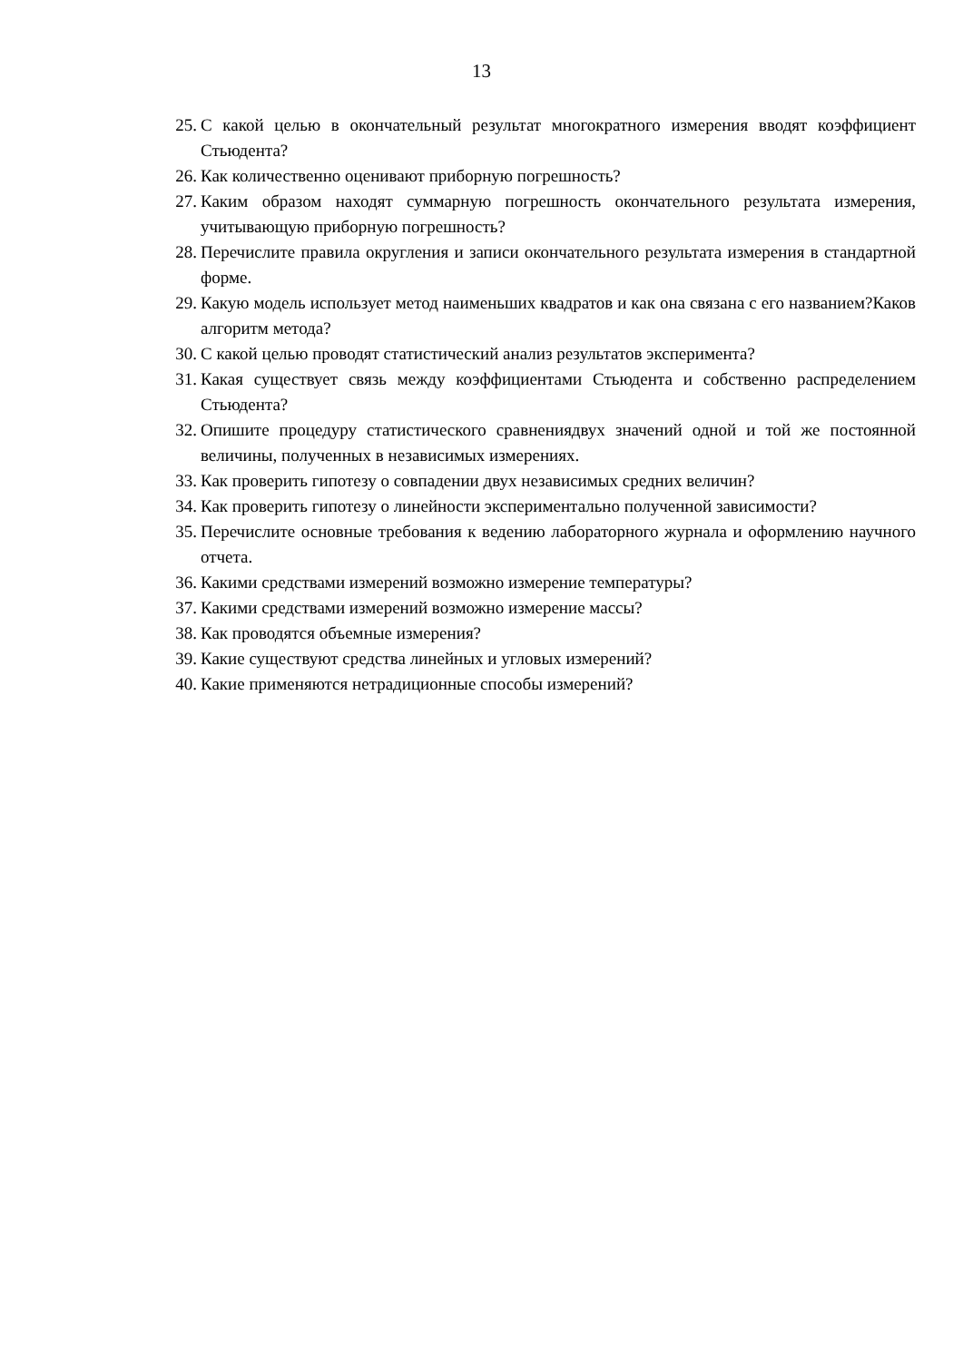13
25. С какой целью в окончательный результат многократного измерения вводят коэффициент Стьюдента?
26. Как количественно оценивают приборную погрешность?
27. Каким образом находят суммарную погрешность окончательного результата измерения, учитывающую приборную погрешность?
28. Перечислите правила округления и записи окончательного результата измерения в стандартной форме.
29. Какую модель использует метод наименьших квадратов и как она связана с его названием?Каков алгоритм метода?
30. С какой целью проводят статистический анализ результатов эксперимента?
31. Какая существует связь между коэффициентами Стьюдента и собственно распределением Стьюдента?
32. Опишите процедуру статистического сравнениядвух значений одной и той же постоянной величины, полученных в независимых измерениях.
33. Как проверить гипотезу о совпадении двух независимых средних величин?
34. Как проверить гипотезу о линейности экспериментально полученной зависимости?
35. Перечислите основные требования к ведению лабораторного журнала и оформлению научного отчета.
36. Какими средствами измерений возможно измерение температуры?
37. Какими средствами измерений возможно измерение массы?
38. Как проводятся объемные измерения?
39. Какие существуют средства линейных и угловых измерений?
40. Какие применяются нетрадиционные способы измерений?